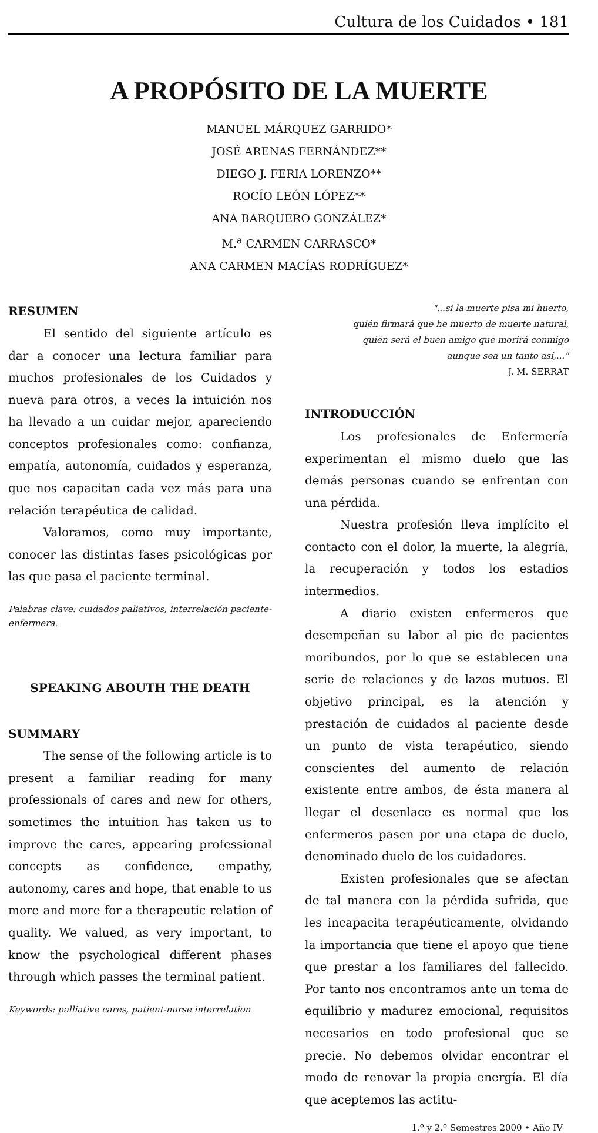Cultura de los Cuidados • 181
A PROPÓSITO DE LA MUERTE
MANUEL MÁRQUEZ GARRIDO*
JOSÉ ARENAS FERNÁNDEZ**
DIEGO J. FERIA LORENZO**
ROCÍO LEÓN LÓPEZ**
ANA BARQUERO GONZÁLEZ*
M.<sup>a</sup> CARMEN CARRASCO*
ANA CARMEN MACÍAS RODRÍGUEZ*
RESUMEN
El sentido del siguiente artículo es dar a conocer una lectura familiar para muchos profesionales de los Cuidados y nueva para otros, a veces la intuición nos ha llevado a un cuidar mejor, apareciendo conceptos profesionales como: confianza, empatía, autonomía, cuidados y esperanza, que nos capacitan cada vez más para una relación terapéutica de calidad.
Valoramos, como muy importante, conocer las distintas fases psicológicas por las que pasa el paciente terminal.
Palabras clave: cuidados paliativos, interrelación paciente-enfermera.
SPEAKING ABOUTH THE DEATH
SUMMARY
The sense of the following article is to present a familiar reading for many professionals of cares and new for others, sometimes the intuition has taken us to improve the cares, appearing professional concepts as confidence, empathy, autonomy, cares and hope, that enable to us more and more for a therapeutic relation of quality. We valued, as very important, to know the psychological different phases through which passes the terminal patient.
Keywords: palliative cares, patient-nurse interrelation
"...si la muerte pisa mi huerto,
quién firmará que he muerto de muerte natural,
quién será el buen amigo que morirá conmigo
aunque sea un tanto así,..."
J. M. SERRAT
INTRODUCCIÓN
Los profesionales de Enfermería experimentan el mismo duelo que las demás personas cuando se enfrentan con una pérdida.
Nuestra profesión lleva implícito el contacto con el dolor, la muerte, la alegría, la recuperación y todos los estadios intermedios.
A diario existen enfermeros que desempeñan su labor al pie de pacientes moribundos, por lo que se establecen una serie de relaciones y de lazos mutuos. El objetivo principal, es la atención y prestación de cuidados al paciente desde un punto de vista terapéutico, siendo conscientes del aumento de relación existente entre ambos, de ésta manera al llegar el desenlace es normal que los enfermeros pasen por una etapa de duelo, denominado duelo de los cuidadores.
Existen profesionales que se afectan de tal manera con la pérdida sufrida, que les incapacita terapéuticamente, olvidando la importancia que tiene el apoyo que tiene que prestar a los familiares del fallecido. Por tanto nos encontramos ante un tema de equilibrio y madurez emocional, requisitos necesarios en todo profesional que se precie. No debemos olvidar encontrar el modo de renovar la propia energía. El día que aceptemos las actitu-
1.º y 2.º Semestres 2000 • Año IV